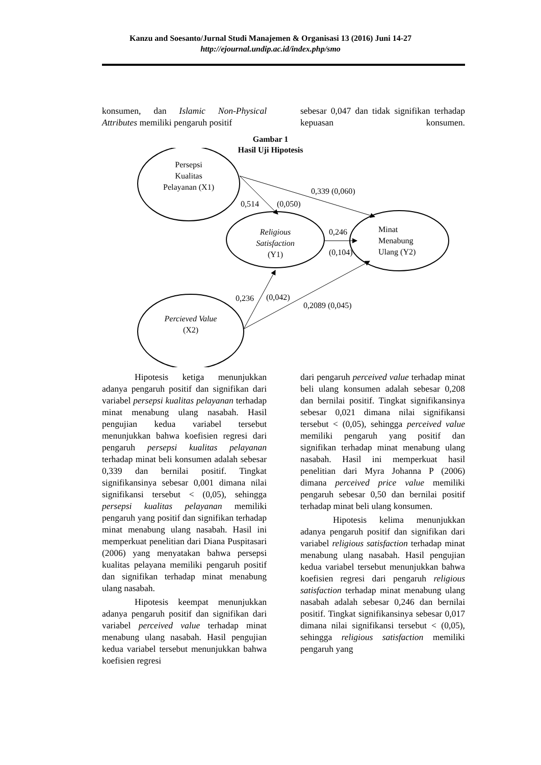Kanzu and Soesanto/Jurnal Studi Manajemen & Organisasi 13 (2016) Juni 14-27
http://ejournal.undip.ac.id/index.php/smo
konsumen, dan Islamic Non-Physical Attributes memiliki pengaruh positif
sebesar 0,047 dan tidak signifikan terhadap kepuasan konsumen.
Gambar 1
Hasil Uji Hipotesis
Persepsi
Kualitas
Pelayanan (X1)
0,339 (0,060)
0,514
(0,050)
Religious
Satisfaction
(Y1)
0,246
(0,104)
Minat
Menabung
Ulang (Y2)
0,236
(0,042)
0,2089 (0,045)
Percieved Value
(X2)
Hipotesis ketiga menunjukkan adanya pengaruh positif dan signifikan dari variabel persepsi kualitas pelayanan terhadap minat menabung ulang nasabah. Hasil pengujian kedua variabel tersebut menunjukkan bahwa koefisien regresi dari pengaruh persepsi kualitas pelayanan terhadap minat beli konsumen adalah sebesar 0,339 dan bernilai positif. Tingkat signifikansinya sebesar 0,001 dimana nilai signifikansi tersebut < (0,05), sehingga persepsi kualitas pelayanan memiliki pengaruh yang positif dan signifikan terhadap minat menabung ulang nasabah. Hasil ini memperkuat penelitian dari Diana Puspitasari (2006) yang menyatakan bahwa persepsi kualitas pelayana memiliki pengaruh positif dan signifikan terhadap minat menabung ulang nasabah.
Hipotesis keempat menunjukkan adanya pengaruh positif dan signifikan dari variabel perceived value terhadap minat menabung ulang nasabah. Hasil pengujian kedua variabel tersebut menunjukkan bahwa koefisien regresi
dari pengaruh perceived value terhadap minat beli ulang konsumen adalah sebesar 0,208 dan bernilai positif. Tingkat signifikansinya sebesar 0,021 dimana nilai signifikansi tersebut < (0,05), sehingga perceived value memiliki pengaruh yang positif dan signifikan terhadap minat menabung ulang nasabah. Hasil ini memperkuat hasil penelitian dari Myra Johanna P (2006) dimana perceived price value memiliki pengaruh sebesar 0,50 dan bernilai positif terhadap minat beli ulang konsumen.
Hipotesis kelima menunjukkan adanya pengaruh positif dan signifikan dari variabel religious satisfaction terhadap minat menabung ulang nasabah. Hasil pengujian kedua variabel tersebut menunjukkan bahwa koefisien regresi dari pengaruh religious satisfaction terhadap minat menabung ulang nasabah adalah sebesar 0,246 dan bernilai positif. Tingkat signifikansinya sebesar 0,017 dimana nilai signifikansi tersebut < (0,05), sehingga religious satisfaction memiliki pengaruh yang